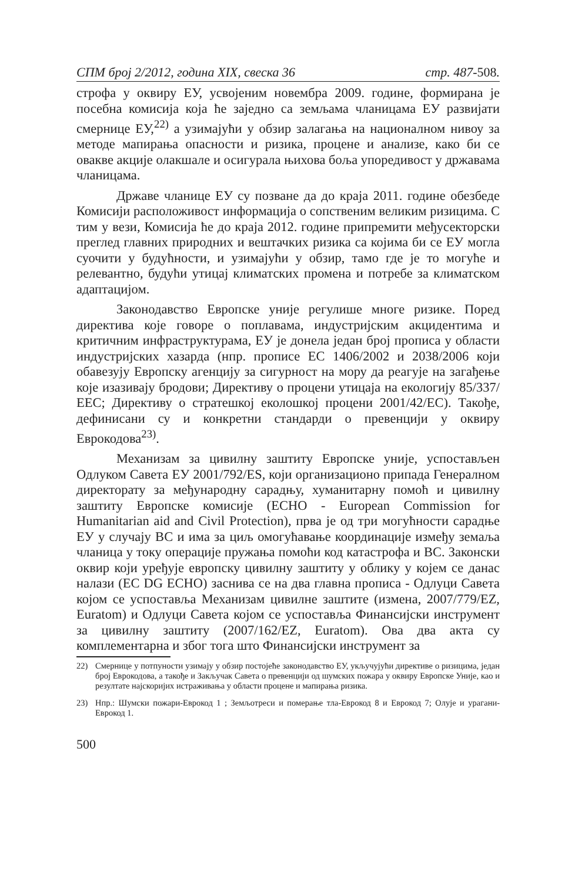СПМ број 2/2012, година XIX, свеска 36 стр. 487-508.
строфа у оквиру ЕУ, усвојеним новембра 2009. године, формирана је посебна комисија која ће заједно са земљама чланицама ЕУ развијати смернице ЕУ,<sup>22)</sup> а узимајући у обзир залагања на националном нивоу за методе мапирања опасности и ризика, процене и анализе, како би се овакве акције олакшале и осигурала њихова боља упоредивост у државама чланицама.
Државе чланице ЕУ су позване да до краја 2011. године обезбеде Комисији расположивост информација о сопственим великим ризицима. С тим у вези, Комисија ће до краја 2012. године припремити међусекторски преглед главних природних и вештачких ризика са којима би се ЕУ могла суочити у будућности, и узимајући у обзир, тамо где је то могуће и релевантно, будући утицај климатских промена и потребе за климатском адаптацијом.
Законодавство Европске уније регулише многе ризике. Поред директива које говоре о поплавама, индустријским акцидентима и критичним инфраструктурама, ЕУ је донела један број прописа у области индустријских хазарда (нпр. прописе ЕС 1406/2002 и 2038/2006 који обавезују Европску агенцију за сигурност на мору да реагује на загађење које изазивају бродови; Директиву о процени утицаја на екологију 85/337/ЕЕС; Директиву о стратешкој еколошкој процени 2001/42/ЕС). Такође, дефинисани су и конкретни стандарди о превенцији у оквиру Еврокодова<sup>23)</sup>.
Механизам за цивилну заштиту Европске уније, успостављен Одлуком Савета ЕУ 2001/792/ES, који организационо припада Генералном директорату за међународну сарадњу, хуманитарну помоћ и цивилну заштиту Европске комисије (ECHO - European Commission for Humanitarian aid and Civil Protection), прва је од три могућности сарадње ЕУ у случају ВС и има за циљ омогућавање координације између земаља чланица у току операције пружања помоћи код катастрофа и ВС. Законски оквир који уређује европску цивилну заштиту у облику у којем се данас налази (EC DG ECHO) заснива се на два главна прописа - Одлуци Савета којом се успоставља Механизам цивилне заштите (измена, 2007/779/EZ, Euratom) и Одлуци Савета којом се успоставља Финансијски инструмент за цивилну заштиту (2007/162/EZ, Euratom). Ова два акта су комплементарна и због тога што Финансијски инструмент за
22) Смернице у потпуности узимају у обзир постојеће законодавство ЕУ, укључујући директиве о ризицима, један број Еврокодова, а такође и Закључак Савета о превенцији од шумских пожара у оквиру Европске Уније, као и резултате најскоријих истраживања у области процене и мапирања ризика.
23) Нпр.: Шумски пожари-Еврокод 1 ; Земљотреси и померање тла-Еврокод 8 и Еврокод 7; Олује и урагани- Еврокод 1.
500